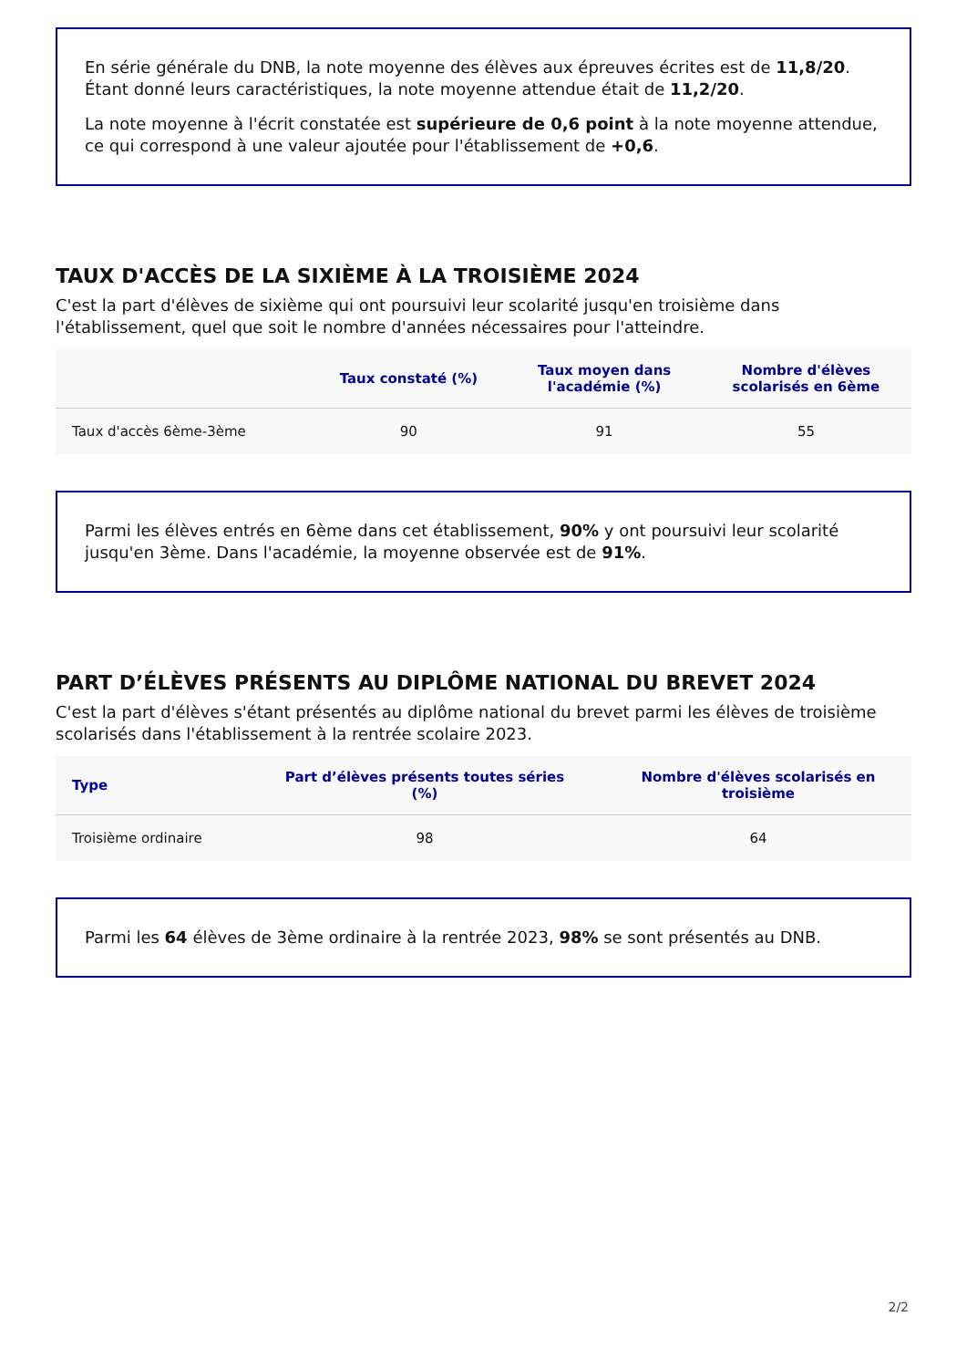En série générale du DNB, la note moyenne des élèves aux épreuves écrites est de 11,8/20. Étant donné leurs caractéristiques, la note moyenne attendue était de 11,2/20.
La note moyenne à l'écrit constatée est supérieure de 0,6 point à la note moyenne attendue, ce qui correspond à une valeur ajoutée pour l'établissement de +0,6.
TAUX D'ACCÈS DE LA SIXIÈME À LA TROISIÈME 2024
C'est la part d'élèves de sixième qui ont poursuivi leur scolarité jusqu'en troisième dans l'établissement, quel que soit le nombre d'années nécessaires pour l'atteindre.
| | Taux constaté (%) | Taux moyen dans l'académie (%) | Nombre d'élèves scolarisés en 6ème |
| --- | --- | --- | --- |
| Taux d'accès 6ème-3ème | 90 | 91 | 55 |
Parmi les élèves entrés en 6ème dans cet établissement, 90% y ont poursuivi leur scolarité jusqu'en 3ème. Dans l'académie, la moyenne observée est de 91%.
PART D’ÉLÈVES PRÉSENTS AU DIPLÔME NATIONAL DU BREVET 2024
C'est la part d'élèves s'étant présentés au diplôme national du brevet parmi les élèves de troisième scolarisés dans l'établissement à la rentrée scolaire 2023.
| Type | Part d’élèves présents toutes séries (%) | Nombre d'élèves scolarisés en troisième |
| --- | --- | --- |
| Troisième ordinaire | 98 | 64 |
Parmi les 64 élèves de 3ème ordinaire à la rentrée 2023, 98% se sont présentés au DNB.
2/2